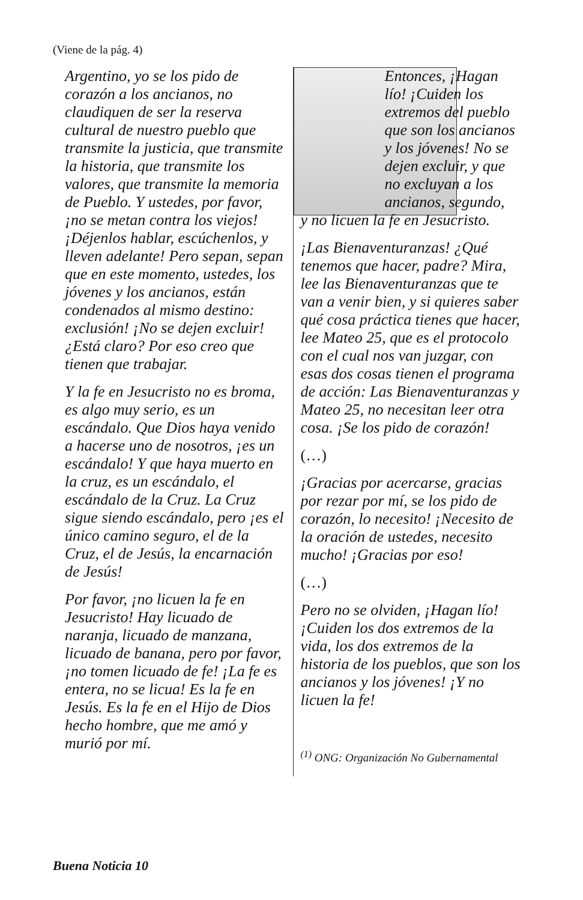(Viene de la pág. 4)
Argentino, yo se los pido de corazón a los ancianos, no claudiquen de ser la reserva cultural de nuestro pueblo que transmite la justicia, que transmite la historia, que transmite los valores, que transmite la memoria de Pueblo. Y ustedes, por favor, ¡no se metan contra los viejos! ¡Déjenlos hablar, escúchenlos, y lleven adelante! Pero sepan, sepan que en este momento, ustedes, los jóvenes y los ancianos, están condenados al mismo destino: exclusión! ¡No se dejen excluir! ¿Está claro? Por eso creo que tienen que trabajar.
Y la fe en Jesucristo no es broma, es algo muy serio, es un escándalo. Que Dios haya venido a hacerse uno de nosotros, ¡es un escándalo! Y que haya muerto en la cruz, es un escándalo, el escándalo de la Cruz. La Cruz sigue siendo escándalo, pero ¡es el único camino seguro, el de la Cruz, el de Jesús, la encarnación de Jesús!
Por favor, ¡no licuen la fe en Jesucristo! Hay licuado de naranja, licuado de manzana, licuado de banana, pero por favor, ¡no tomen licuado de fe! ¡La fe es entera, no se licua! Es la fe en Jesús. Es la fe en el Hijo de Dios hecho hombre, que me amó y murió por mí.
Entonces, ¡Hagan lío! ¡Cuiden los extremos del pueblo que son los ancianos y los jóvenes! No se dejen excluir, y que no excluyan a los ancianos, segundo,
y no licuen la fe en Jesucristo.
¡Las Bienaventuranzas! ¿Qué tenemos que hacer, padre? Mira, lee las Bienaventuranzas que te van a venir bien, y si quieres saber qué cosa práctica tienes que hacer, lee Mateo 25, que es el protocolo con el cual nos van juzgar, con esas dos cosas tienen el programa de acción: Las Bienaventuranzas y Mateo 25, no necesitan leer otra cosa. ¡Se los pido de corazón!
(…)
¡Gracias por acercarse, gracias por rezar por mí, se los pido de corazón, lo necesito! ¡Necesito de la oración de ustedes, necesito mucho! ¡Gracias por eso!
(…)
Pero no se olviden, ¡Hagan lío! ¡Cuiden los dos extremos de la vida, los dos extremos de la historia de los pueblos, que son los ancianos y los jóvenes! ¡Y no licuen la fe!
<sup>(1)</sup> ONG: Organización No Gubernamental
Buena Noticia 10